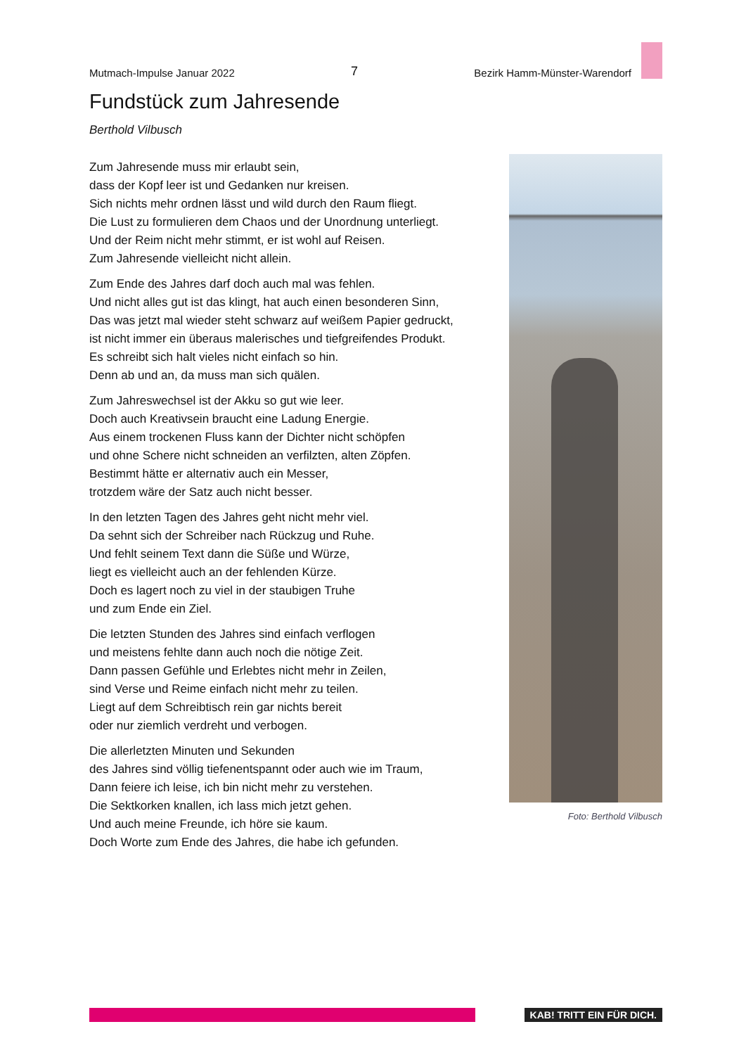Mutmach-Impulse Januar 2022 7 Bezirk Hamm-Münster-Warendorf
Fundstück zum Jahresende
Berthold Vilbusch
Zum Jahresende muss mir erlaubt sein,
dass der Kopf leer ist und Gedanken nur kreisen.
Sich nichts mehr ordnen lässt und wild durch den Raum fliegt.
Die Lust zu formulieren dem Chaos und der Unordnung unterliegt.
Und der Reim nicht mehr stimmt, er ist wohl auf Reisen.
Zum Jahresende vielleicht nicht allein.
Zum Ende des Jahres darf doch auch mal was fehlen.
Und nicht alles gut ist das klingt, hat auch einen besonderen Sinn,
Das was jetzt mal wieder steht schwarz auf weißem Papier gedruckt,
ist nicht immer ein überaus malerisches und tiefgreifendes Produkt.
Es schreibt sich halt vieles nicht einfach so hin.
Denn ab und an, da muss man sich quälen.
Zum Jahreswechsel ist der Akku so gut wie leer.
Doch auch Kreativsein braucht eine Ladung Energie.
Aus einem trockenen Fluss kann der Dichter nicht schöpfen
und ohne Schere nicht schneiden an verfilzten, alten Zöpfen.
Bestimmt hätte er alternativ auch ein Messer,
trotzdem wäre der Satz auch nicht besser.
In den letzten Tagen des Jahres geht nicht mehr viel.
Da sehnt sich der Schreiber nach Rückzug und Ruhe.
Und fehlt seinem Text dann die Süße und Würze,
liegt es vielleicht auch an der fehlenden Kürze.
Doch es lagert noch zu viel in der staubigen Truhe
und zum Ende ein Ziel.
Die letzten Stunden des Jahres sind einfach verflogen
und meistens fehlte dann auch noch die nötige Zeit.
Dann passen Gefühle und Erlebtes nicht mehr in Zeilen,
sind Verse und Reime einfach nicht mehr zu teilen.
Liegt auf dem Schreibtisch rein gar nichts bereit
oder nur ziemlich verdreht und verbogen.
Die allerletzten Minuten und Sekunden
des Jahres sind völlig tiefenentspannt oder auch wie im Traum,
Dann feiere ich leise, ich bin nicht mehr zu verstehen.
Die Sektkorken knallen, ich lass mich jetzt gehen.
Und auch meine Freunde, ich höre sie kaum.
Doch Worte zum Ende des Jahres, die habe ich gefunden.
Foto: Berthold Vilbusch
KAB! TRITT EIN FÜR DICH.